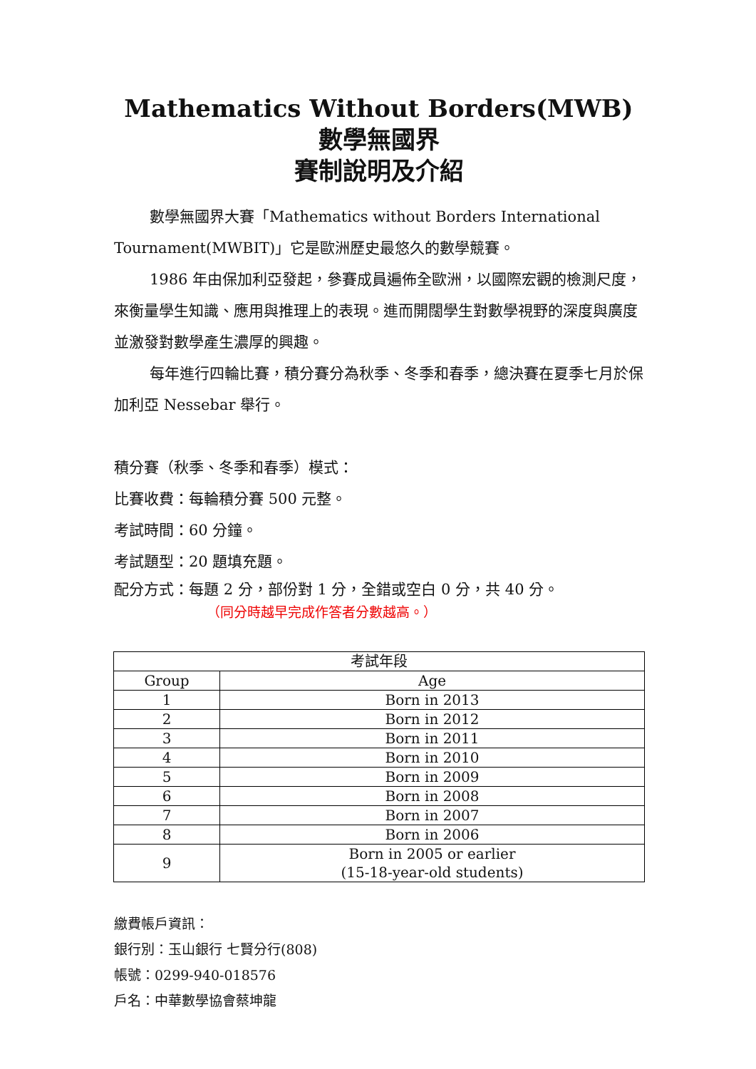Mathematics Without Borders(MWB)數學無國界
賽制說明及介紹
數學無國界大賽「Mathematics without Borders International Tournament(MWBIT)」它是歐洲歷史最悠久的數學競賽。
1986 年由保加利亞發起，參賽成員遍佈全歐洲，以國際宏觀的檢測尺度，來衡量學生知識、應用與推理上的表現。進而開闊學生對數學視野的深度與廣度並激發對數學產生濃厚的興趣。
每年進行四輪比賽，積分賽分為秋季、冬季和春季，總決賽在夏季七月於保加利亞 Nessebar 舉行。
積分賽（秋季、冬季和春季）模式：
比賽收費：每輪積分賽 500 元整。
考試時間：60 分鐘。
考試題型：20 題填充題。
配分方式：每題 2 分，部份對 1 分，全錯或空白 0 分，共 40 分。
（同分時越早完成作答者分數越高。）
| 考試年段 | |
| --- | --- |
| Group | Age |
| 1 | Born in 2013 |
| 2 | Born in 2012 |
| 3 | Born in 2011 |
| 4 | Born in 2010 |
| 5 | Born in 2009 |
| 6 | Born in 2008 |
| 7 | Born in 2007 |
| 8 | Born in 2006 |
| 9 | Born in 2005 or earlier (15-18-year-old students) |
繳費帳戶資訊：
銀行別：玉山銀行 七賢分行(808)
帳號：0299-940-018576
戶名：中華數學協會蔡坤龍